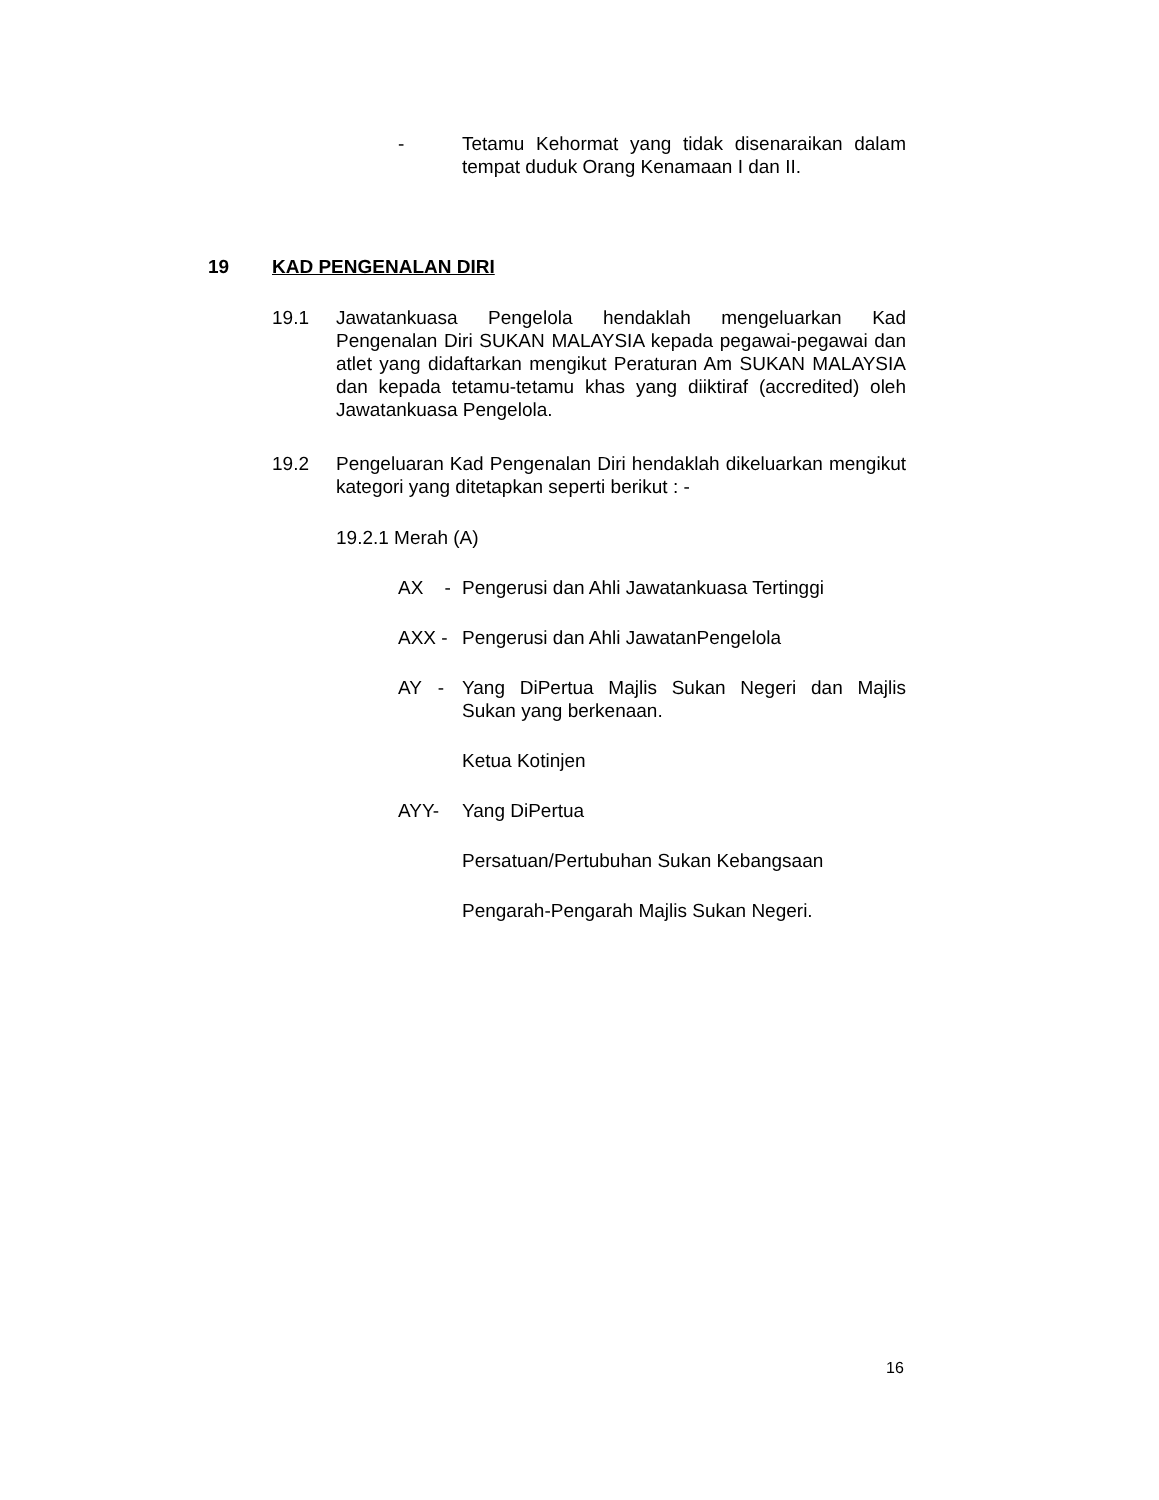- Tetamu Kehormat yang tidak disenaraikan dalam tempat duduk Orang Kenamaan I dan II.
19 KAD PENGENALAN DIRI
19.1 Jawatankuasa Pengelola hendaklah mengeluarkan Kad Pengenalan Diri SUKAN MALAYSIA kepada pegawai-pegawai dan atlet yang didaftarkan mengikut Peraturan Am SUKAN MALAYSIA dan kepada tetamu-tetamu khas yang diiktiraf (accredited) oleh Jawatankuasa Pengelola.
19.2 Pengeluaran Kad Pengenalan Diri hendaklah dikeluarkan mengikut kategori yang ditetapkan seperti berikut : -
19.2.1 Merah (A)
AX -
Pengerusi dan Ahli Jawatankuasa Tertinggi
AXX - Pengerusi dan Ahli JawatanPengelola
AY -
Yang DiPertua Majlis Sukan Negeri dan Majlis Sukan yang berkenaan.
Ketua Kotinjen
AYY- Yang DiPertua
Persatuan/Pertubuhan Sukan Kebangsaan
Pengarah-Pengarah Majlis Sukan Negeri.
16